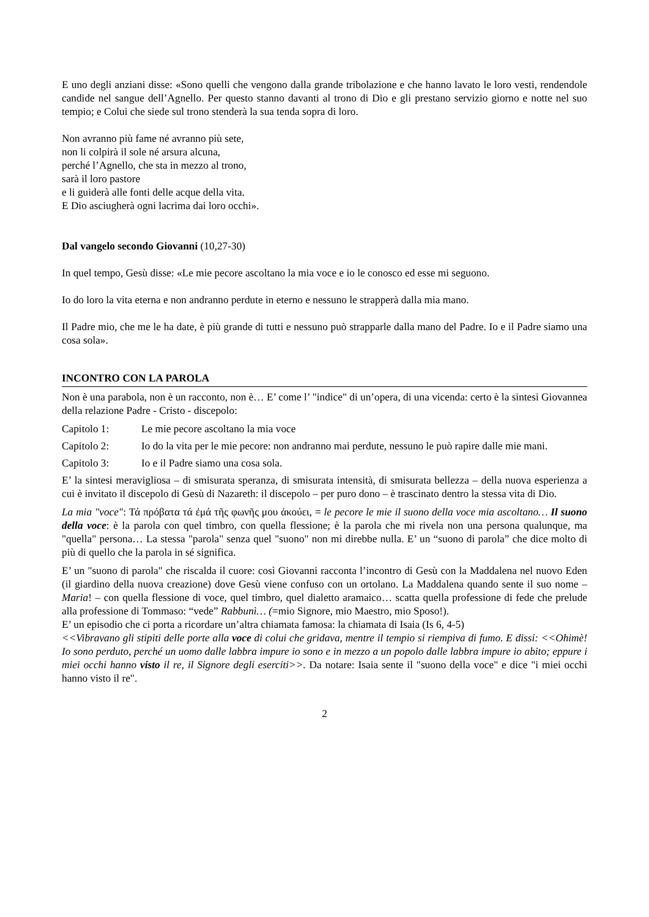E uno degli anziani disse: «Sono quelli che vengono dalla grande tribolazione e che hanno lavato le loro vesti, rendendole candide nel sangue dell’Agnello. Per questo stanno davanti al trono di Dio e gli prestano servizio giorno e notte nel suo tempio; e Colui che siede sul trono stenderà la sua tenda sopra di loro.
Non avranno più fame né avranno più sete,
non li colpirà il sole né arsura alcuna,
perché l’Agnello, che sta in mezzo al trono,
sarà il loro pastore
e li guiderà alle fonti delle acque della vita.
E Dio asciugherà ogni lacrima dai loro occhi».
Dal vangelo secondo Giovanni (10,27-30)
In quel tempo, Gesù disse: «Le mie pecore ascoltano la mia voce e io le conosco ed esse mi seguono.
Io do loro la vita eterna e non andranno perdute in eterno e nessuno le strapperà dalla mia mano.
Il Padre mio, che me le ha date, è più grande di tutti e nessuno può strapparle dalla mano del Padre. Io e il Padre siamo una cosa sola».
INCONTRO CON LA PAROLA
Non è una parabola, non è un racconto, non è… E’ come l’ "indice" di un’opera, di una vicenda: certo è la sintesi Giovannea della relazione Padre - Cristo - discepolo:
Capitolo 1: Le mie pecore ascoltano la mia voce
Capitolo 2: Io do la vita per le mie pecore: non andranno mai perdute, nessuno le può rapire dalle mie mani.
Capitolo 3: Io e il Padre siamo una cosa sola.
E’ la sintesi meravigliosa – di smisurata speranza, di smisurata intensità, di smisurata bellezza – della nuova esperienza a cui è invitato il discepolo di Gesù di Nazareth: il discepolo – per puro dono – è trascinato dentro la stessa vita di Dio.
La mia "voce": Τά πρόβατα τά ἐμά τῆς φωνῆς μου ἀκούει, = le pecore le mie il suono della voce mia ascoltano… Il suono della voce: è la parola con quel timbro, con quella flessione; è la parola che mi rivela non una persona qualunque, ma "quella" persona… La stessa "parola" senza quel "suono" non mi direbbe nulla. E’ un “suono di parola” che dice molto di più di quello che la parola in sé significa.
E’ un "suono di parola" che riscalda il cuore: così Giovanni racconta l’incontro di Gesù con la Maddalena nel nuovo Eden (il giardino della nuova creazione) dove Gesù viene confuso con un ortolano. La Maddalena quando sente il suo nome – Maria! – con quella flessione di voce, quel timbro, quel dialetto aramaico… scatta quella professione di fede che prelude alla professione di Tommaso: “vede” Rabbunì… (=mio Signore, mio Maestro, mio Sposo!).
E’ un episodio che ci porta a ricordare un’altra chiamata famosa: la chiamata di Isaia (Is 6, 4-5)
<<Vibravano gli stipiti delle porte alla voce di colui che gridava, mentre il tempio si riempiva di fumo. E dissi: <<Ohimè! Io sono perduto, perché un uomo dalle labbra impure io sono e in mezzo a un popolo dalle labbra impure io abito; eppure i miei occhi hanno visto il re, il Signore degli eserciti>>. Da notare: Isaia sente il "suono della voce" e dice "i miei occhi hanno visto il re".
2